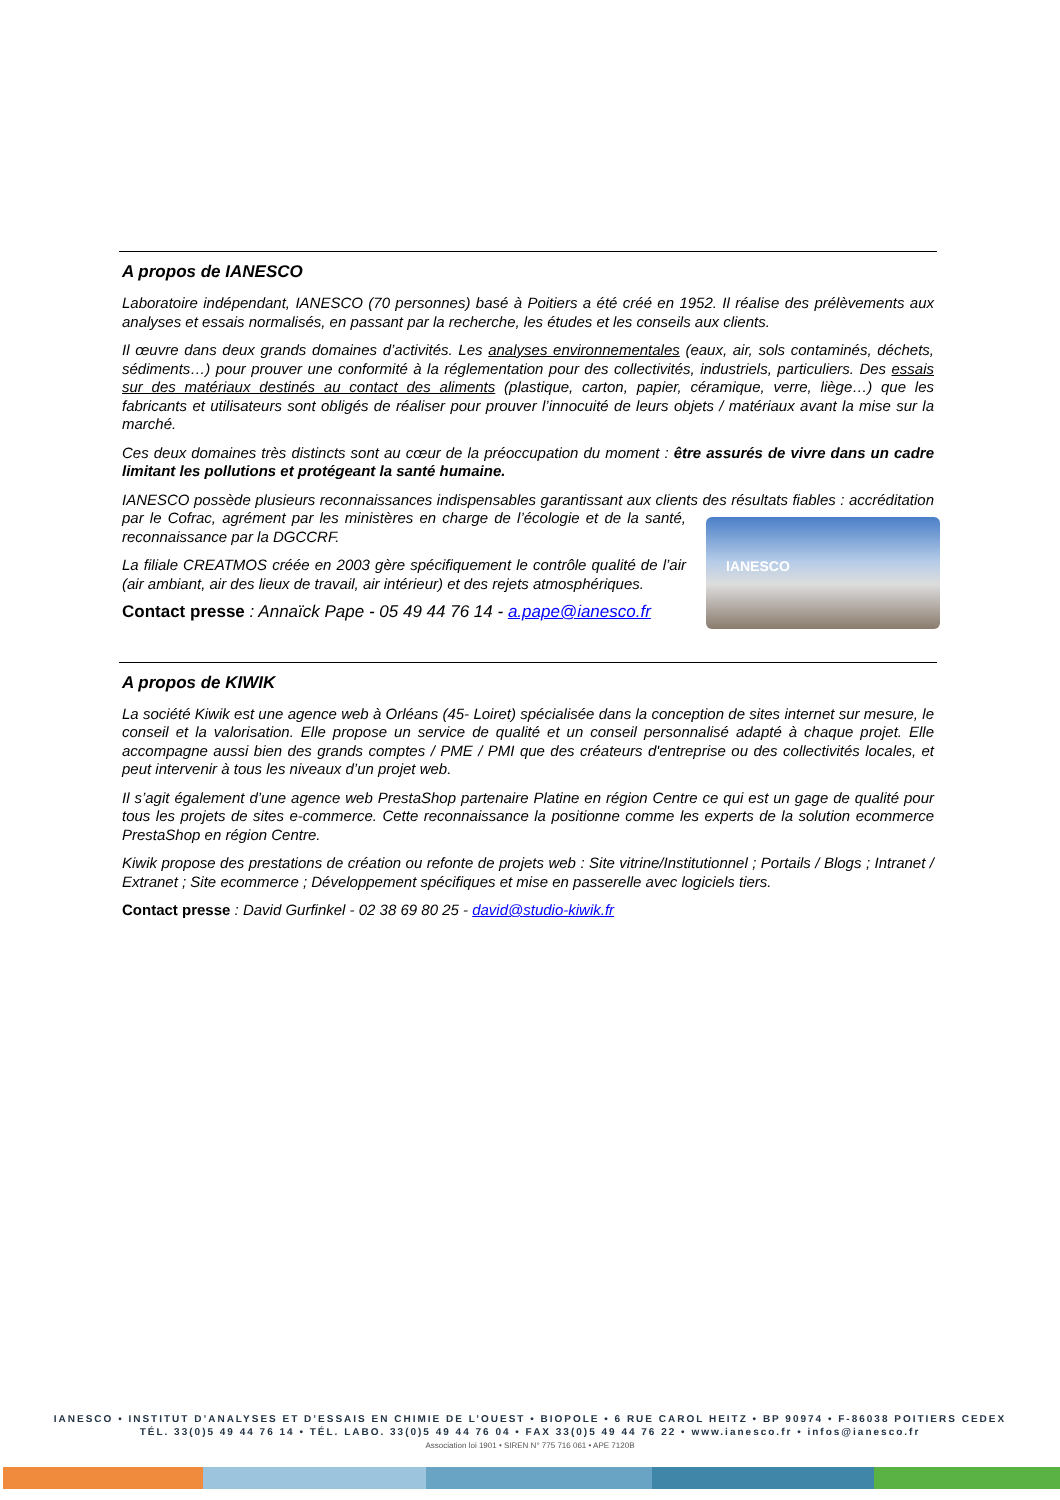A propos de IANESCO
Laboratoire indépendant, IANESCO (70 personnes) basé à Poitiers a été créé en 1952. Il réalise des prélèvements aux analyses et essais normalisés, en passant par la recherche, les études et les conseils aux clients.
Il œuvre dans deux grands domaines d’activités. Les analyses environnementales (eaux, air, sols contaminés, déchets, sédiments…) pour prouver une conformité à la réglementation pour des collectivités, industriels, particuliers. Des essais sur des matériaux destinés au contact des aliments (plastique, carton, papier, céramique, verre, liège…) que les fabricants et utilisateurs sont obligés de réaliser pour prouver l’innocuité de leurs objets / matériaux avant la mise sur la marché.
Ces deux domaines très distincts sont au cœur de la préoccupation du moment : être assurés de vivre dans un cadre limitant les pollutions et protégeant la santé humaine.
IANESCO possède plusieurs reconnaissances indispensables garantissant aux clients des résultats fiables : IANESCO accréditation par le Cofrac, agrément par les ministères en charge de l’écologie et de la santé, reconnaissance par la DGCCRF.
La filiale CREATMOS créée en 2003 gère spécifiquement le contrôle qualité de l’air (air ambiant, air des lieux de travail, air intérieur) et des rejets atmosphériques.
Contact presse : Annaïck Pape - 05 49 44 76 14 - a.pape@ianesco.fr
A propos de KIWIK
La société Kiwik est une agence web à Orléans (45- Loiret) spécialisée dans la conception de sites internet sur mesure, le conseil et la valorisation. Elle propose un service de qualité et un conseil personnalisé adapté à chaque projet. Elle accompagne aussi bien des grands comptes / PME / PMI que des créateurs d'entreprise ou des collectivités locales, et peut intervenir à tous les niveaux d’un projet web.
Il s’agit également d’une agence web PrestaShop partenaire Platine en région Centre ce qui est un gage de qualité pour tous les projets de sites e-commerce. Cette reconnaissance la positionne comme les experts de la solution ecommerce PrestaShop en région Centre.
Kiwik propose des prestations de création ou refonte de projets web : Site vitrine/Institutionnel ; Portails / Blogs ; Intranet / Extranet ; Site ecommerce ; Développement spécifiques et mise en passerelle avec logiciels tiers.
Contact presse : David Gurfinkel - 02 38 69 80 25 - david@studio-kiwik.fr
IANESCO • INSTITUT D’ANALYSES ET D’ESSAIS EN CHIMIE DE L’OUEST • BIOPOLE • 6 RUE CAROL HEITZ • BP 90974 • F-86038 POITIERS CEDEX
TÉL. 33(0)5 49 44 76 14 • TÉL. LABO. 33(0)5 49 44 76 04 • FAX 33(0)5 49 44 76 22 • www.ianesco.fr • infos@ianesco.fr
Association loi 1901 • SIREN N° 775 716 061 • APE 7120B